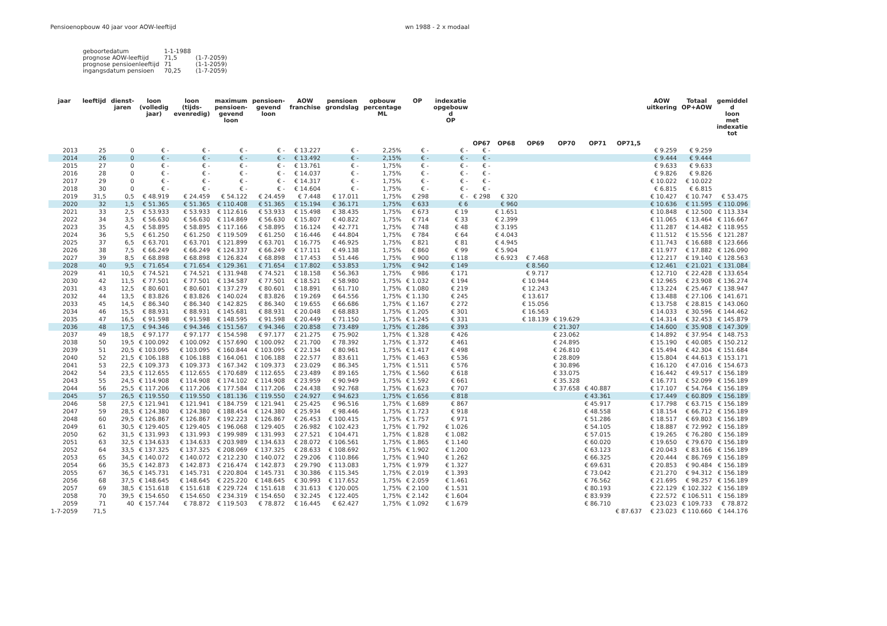Pensioenopbouw 40 jaar voor AOW-leeftijd wn 1988 - 2 x modaal
| geboortedatum | 1-1-1988 | |
| prognose AOW-leeftijd | 71,5 | (1-7-2059) |
| prognose pensioenleeftijd | 71 | (1-1-2059) |
| ingangsdatum pensioen | 70,25 | (1-7-2059) |
| jaar | leeftijd | dienst- jaren | loon (volledig jaar) | loon (tijds- evenredig) | maximum pensioen- gevend loon | pensioen- gevend loon | AOW franchise | pensioen grondslag | opbouw percentage ML | OP | indexatie opgebouw d OP | | | | | | | AOW uitkering | Totaal OP+AOW | gemiddel d loon met indexatie tot |
| --- | --- | --- | --- | --- | --- | --- | --- | --- | --- | --- | --- | --- | --- | --- | --- | --- | --- | --- | --- | --- |
| | | | | | | | | | | | | OP67 | OP68 | OP69 | OP70 | OP71 | OP71,5 | | | |
| 2013 | 25 | 0 | € - | € - | € - | € - | € 13.227 | € - | 2,25% | € - | € - | € - | | | | | | € 9.259 | € 9.259 | |
| 2014 | 26 | 0 | € - | € - | € - | € - | € 13.492 | € - | 2,15% | € - | € - | € - | | | | | | € 9.444 | € 9.444 | |
| 2015 | 27 | 0 | € - | € - | € - | € - | € 13.761 | € - | 1,75% | € - | € - | € - | | | | | | € 9.633 | € 9.633 | |
| 2016 | 28 | 0 | € - | € - | € - | € - | € 14.037 | € - | 1,75% | € - | € - | € - | | | | | | € 9.826 | € 9.826 | |
| 2017 | 29 | 0 | € - | € - | € - | € - | € 14.317 | € - | 1,75% | € - | € - | € - | | | | | | € 10.022 | € 10.022 | |
| 2018 | 30 | 0 | € - | € - | € - | € - | € 14.604 | € - | 1,75% | € - | € - | € - | | | | | | € 6.815 | € 6.815 | |
| 2019 | 31,5 | 0,5 | € 48.919 | € 24.459 | € 54.122 | € 24.459 | € 7.448 | € 17.011 | 1,75% | € 298 | € - | € 298 | € 320 | | | | | € 10.427 | € 10.747 | € 53.475 |
| 2020 | 32 | 1,5 | € 51.365 | € 51.365 | € 110.408 | € 51.365 | € 15.194 | € 36.171 | 1,75% | € 633 | € 6 | | € 960 | | | | | € 10.636 | € 11.595 | € 110.096 |
| 2021 | 33 | 2,5 | € 53.933 | € 53.933 | € 112.616 | € 53.933 | € 15.498 | € 38.435 | 1,75% | € 673 | € 19 | | € 1.651 | | | | | € 10.848 | € 12.500 | € 113.334 |
| 2022 | 34 | 3,5 | € 56.630 | € 56.630 | € 114.869 | € 56.630 | € 15.807 | € 40.822 | 1,75% | € 714 | € 33 | | € 2.399 | | | | | € 11.065 | € 13.464 | € 116.667 |
| 2023 | 35 | 4,5 | € 58.895 | € 58.895 | € 117.166 | € 58.895 | € 16.124 | € 42.771 | 1,75% | € 748 | € 48 | | € 3.195 | | | | | € 11.287 | € 14.482 | € 118.955 |
| 2024 | 36 | 5,5 | € 61.250 | € 61.250 | € 119.509 | € 61.250 | € 16.446 | € 44.804 | 1,75% | € 784 | € 64 | | € 4.043 | | | | | € 11.512 | € 15.556 | € 121.287 |
| 2025 | 37 | 6,5 | € 63.701 | € 63.701 | € 121.899 | € 63.701 | € 16.775 | € 46.925 | 1,75% | € 821 | € 81 | | € 4.945 | | | | | € 11.743 | € 16.688 | € 123.666 |
| 2026 | 38 | 7,5 | € 66.249 | € 66.249 | € 124.337 | € 66.249 | € 17.111 | € 49.138 | 1,75% | € 860 | € 99 | | € 5.904 | | | | | € 11.977 | € 17.882 | € 126.090 |
| 2027 | 39 | 8,5 | € 68.898 | € 68.898 | € 126.824 | € 68.898 | € 17.453 | € 51.446 | 1,75% | € 900 | € 118 | | € 6.923 | € 7.468 | | | | € 12.217 | € 19.140 | € 128.563 |
| 2028 | 40 | 9,5 | € 71.654 | € 71.654 | € 129.361 | € 71.654 | € 17.802 | € 53.853 | 1,75% | € 942 | € 149 | | | € 8.560 | | | | € 12.461 | € 21.021 | € 131.084 |
| 2029 | 41 | 10,5 | € 74.521 | € 74.521 | € 131.948 | € 74.521 | € 18.158 | € 56.363 | 1,75% | € 986 | € 171 | | | € 9.717 | | | | € 12.710 | € 22.428 | € 133.654 |
| 2030 | 42 | 11,5 | € 77.501 | € 77.501 | € 134.587 | € 77.501 | € 18.521 | € 58.980 | 1,75% | € 1.032 | € 194 | | | € 10.944 | | | | € 12.965 | € 23.908 | € 136.274 |
| 2031 | 43 | 12,5 | € 80.601 | € 80.601 | € 137.279 | € 80.601 | € 18.891 | € 61.710 | 1,75% | € 1.080 | € 219 | | | € 12.243 | | | | € 13.224 | € 25.467 | € 138.947 |
| 2032 | 44 | 13,5 | € 83.826 | € 83.826 | € 140.024 | € 83.826 | € 19.269 | € 64.556 | 1,75% | € 1.130 | € 245 | | | € 13.617 | | | | € 13.488 | € 27.106 | € 141.671 |
| 2033 | 45 | 14,5 | € 86.340 | € 86.340 | € 142.825 | € 86.340 | € 19.655 | € 66.686 | 1,75% | € 1.167 | € 272 | | | € 15.056 | | | | € 13.758 | € 28.815 | € 143.060 |
| 2034 | 46 | 15,5 | € 88.931 | € 88.931 | € 145.681 | € 88.931 | € 20.048 | € 68.883 | 1,75% | € 1.205 | € 301 | | | € 16.563 | | | | € 14.033 | € 30.596 | € 144.462 |
| 2035 | 47 | 16,5 | € 91.598 | € 91.598 | € 148.595 | € 91.598 | € 20.449 | € 71.150 | 1,75% | € 1.245 | € 331 | | | € 18.139 | € 19.629 | | | € 14.314 | € 32.453 | € 145.879 |
| 2036 | 48 | 17,5 | € 94.346 | € 94.346 | € 151.567 | € 94.346 | € 20.858 | € 73.489 | 1,75% | € 1.286 | € 393 | | | | € 21.307 | | | € 14.600 | € 35.908 | € 147.309 |
| 2037 | 49 | 18,5 | € 97.177 | € 97.177 | € 154.598 | € 97.177 | € 21.275 | € 75.902 | 1,75% | € 1.328 | € 426 | | | | € 23.062 | | | € 14.892 | € 37.954 | € 148.753 |
| 2038 | 50 | 19,5 | € 100.092 | € 100.092 | € 157.690 | € 100.092 | € 21.700 | € 78.392 | 1,75% | € 1.372 | € 461 | | | | € 24.895 | | | € 15.190 | € 40.085 | € 150.212 |
| 2039 | 51 | 20,5 | € 103.095 | € 103.095 | € 160.844 | € 103.095 | € 22.134 | € 80.961 | 1,75% | € 1.417 | € 498 | | | | € 26.810 | | | € 15.494 | € 42.304 | € 151.684 |
| 2040 | 52 | 21,5 | € 106.188 | € 106.188 | € 164.061 | € 106.188 | € 22.577 | € 83.611 | 1,75% | € 1.463 | € 536 | | | | € 28.809 | | | € 15.804 | € 44.613 | € 153.171 |
| 2041 | 53 | 22,5 | € 109.373 | € 109.373 | € 167.342 | € 109.373 | € 23.029 | € 86.345 | 1,75% | € 1.511 | € 576 | | | | € 30.896 | | | € 16.120 | € 47.016 | € 154.673 |
| 2042 | 54 | 23,5 | € 112.655 | € 112.655 | € 170.689 | € 112.655 | € 23.489 | € 89.165 | 1,75% | € 1.560 | € 618 | | | | € 33.075 | | | € 16.442 | € 49.517 | € 156.189 |
| 2043 | 55 | 24,5 | € 114.908 | € 114.908 | € 174.102 | € 114.908 | € 23.959 | € 90.949 | 1,75% | € 1.592 | € 661 | | | | € 35.328 | | | € 16.771 | € 52.099 | € 156.189 |
| 2044 | 56 | 25,5 | € 117.206 | € 117.206 | € 177.584 | € 117.206 | € 24.438 | € 92.768 | 1,75% | € 1.623 | € 707 | | | | € 37.658 | € 40.887 | | € 17.107 | € 54.764 | € 156.189 |
| 2045 | 57 | 26,5 | € 119.550 | € 119.550 | € 181.136 | € 119.550 | € 24.927 | € 94.623 | 1,75% | € 1.656 | € 818 | | | | | € 43.361 | | € 17.449 | € 60.809 | € 156.189 |
| 2046 | 58 | 27,5 | € 121.941 | € 121.941 | € 184.759 | € 121.941 | € 25.425 | € 96.516 | 1,75% | € 1.689 | € 867 | | | | | € 45.917 | | € 17.798 | € 63.715 | € 156.189 |
| 2047 | 59 | 28,5 | € 124.380 | € 124.380 | € 188.454 | € 124.380 | € 25.934 | € 98.446 | 1,75% | € 1.723 | € 918 | | | | | € 48.558 | | € 18.154 | € 66.712 | € 156.189 |
| 2048 | 60 | 29,5 | € 126.867 | € 126.867 | € 192.223 | € 126.867 | € 26.453 | € 100.415 | 1,75% | € 1.757 | € 971 | | | | | € 51.286 | | € 18.517 | € 69.803 | € 156.189 |
| 2049 | 61 | 30,5 | € 129.405 | € 129.405 | € 196.068 | € 129.405 | € 26.982 | € 102.423 | 1,75% | € 1.792 | € 1.026 | | | | | € 54.105 | | € 18.887 | € 72.992 | € 156.189 |
| 2050 | 62 | 31,5 | € 131.993 | € 131.993 | € 199.989 | € 131.993 | € 27.521 | € 104.471 | 1,75% | € 1.828 | € 1.082 | | | | | € 57.015 | | € 19.265 | € 76.280 | € 156.189 |
| 2051 | 63 | 32,5 | € 134.633 | € 134.633 | € 203.989 | € 134.633 | € 28.072 | € 106.561 | 1,75% | € 1.865 | € 1.140 | | | | | € 60.020 | | € 19.650 | € 79.670 | € 156.189 |
| 2052 | 64 | 33,5 | € 137.325 | € 137.325 | € 208.069 | € 137.325 | € 28.633 | € 108.692 | 1,75% | € 1.902 | € 1.200 | | | | | € 63.123 | | € 20.043 | € 83.166 | € 156.189 |
| 2053 | 65 | 34,5 | € 140.072 | € 140.072 | € 212.230 | € 140.072 | € 29.206 | € 110.866 | 1,75% | € 1.940 | € 1.262 | | | | | € 66.325 | | € 20.444 | € 86.769 | € 156.189 |
| 2054 | 66 | 35,5 | € 142.873 | € 142.873 | € 216.474 | € 142.873 | € 29.790 | € 113.083 | 1,75% | € 1.979 | € 1.327 | | | | | € 69.631 | | € 20.853 | € 90.484 | € 156.189 |
| 2055 | 67 | 36,5 | € 145.731 | € 145.731 | € 220.804 | € 145.731 | € 30.386 | € 115.345 | 1,75% | € 2.019 | € 1.393 | | | | | € 73.042 | | € 21.270 | € 94.312 | € 156.189 |
| 2056 | 68 | 37,5 | € 148.645 | € 148.645 | € 225.220 | € 148.645 | € 30.993 | € 117.652 | 1,75% | € 2.059 | € 1.461 | | | | | € 76.562 | | € 21.695 | € 98.257 | € 156.189 |
| 2057 | 69 | 38,5 | € 151.618 | € 151.618 | € 229.724 | € 151.618 | € 31.613 | € 120.005 | 1,75% | € 2.100 | € 1.531 | | | | | € 80.193 | | € 22.129 | € 102.322 | € 156.189 |
| 2058 | 70 | 39,5 | € 154.650 | € 154.650 | € 234.319 | € 154.650 | € 32.245 | € 122.405 | 1,75% | € 2.142 | € 1.604 | | | | | € 83.939 | | € 22.572 | € 106.511 | € 156.189 |
| 2059 | 71 | 40 | € 157.744 | € 78.872 | € 119.503 | € 78.872 | € 16.445 | € 62.427 | 1,75% | € 1.092 | € 1.679 | | | | | € 86.710 | | € 23.023 | € 109.733 | € 78.872 |
| 1-7-2059 | 71,5 | | | | | | | | | | | | | | | | € 87.637 | € 23.023 | € 110.660 | € 144.176 |